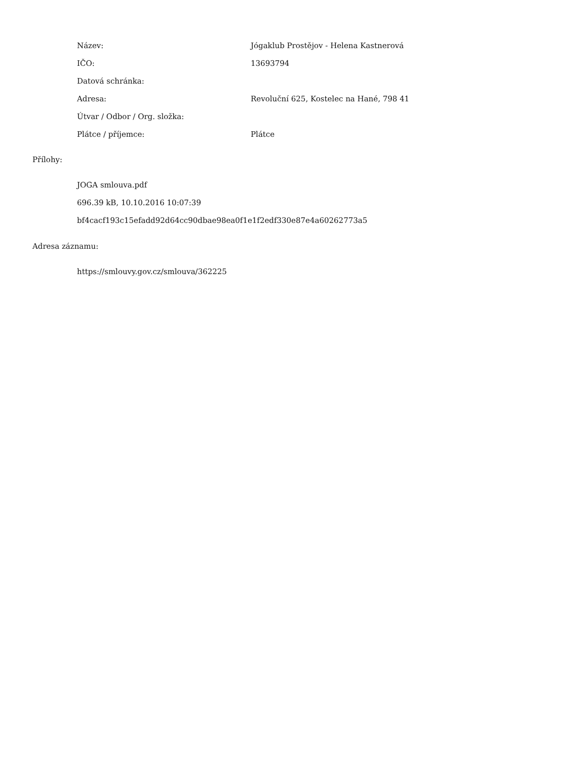| Název: | Jógaklub Prostějov - Helena Kastnerová |
| IČO: | 13693794 |
| Datová schránka: | |
| Adresa: | Revoluční 625, Kostelec na Hané, 798 41 |
| Útvar / Odbor / Org. složka: | |
| Plátce / příjemce: | Plátce |
Přílohy:
JOGA smlouva.pdf
696.39 kB, 10.10.2016 10:07:39
bf4cacf193c15efadd92d64cc90dbae98ea0f1e1f2edf330e87e4a60262773a5
Adresa záznamu:
https://smlouvy.gov.cz/smlouva/362225